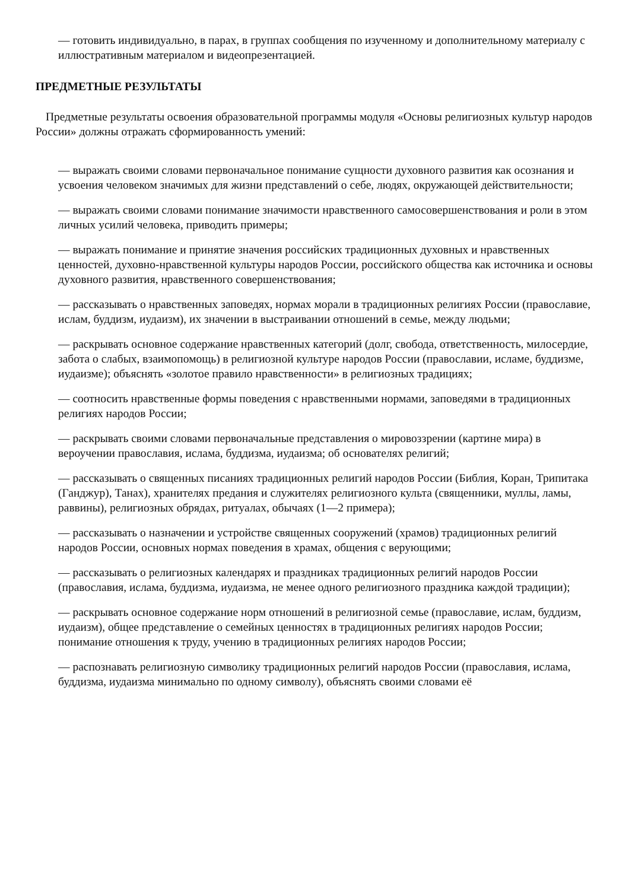— готовить индивидуально, в парах, в группах сообщения по изученному и дополнительному материалу с иллюстративным материалом и видеопрезентацией.
ПРЕДМЕТНЫЕ РЕЗУЛЬТАТЫ
Предметные результаты освоения образовательной программы модуля «Основы религиозных культур народов России» должны отражать сформированность умений:
— выражать своими словами первоначальное понимание сущности духовного развития как осознания и усвоения человеком значимых для жизни представлений о себе, людях, окружающей действительности;
— выражать своими словами понимание значимости нравственного самосовершенствования и роли в этом личных усилий человека, приводить примеры;
— выражать понимание и принятие значения российских традиционных духовных и нравственных ценностей, духовно-нравственной культуры народов России, российского общества как источника и основы духовного развития, нравственного совершенствования;
— рассказывать о нравственных заповедях, нормах морали в традиционных религиях России (православие, ислам, буддизм, иудаизм), их значении в выстраивании отношений в семье, между людьми;
— раскрывать основное содержание нравственных категорий (долг, свобода, ответственность, милосердие, забота о слабых, взаимопомощь) в религиозной культуре народов России (православии, исламе, буддизме, иудаизме); объяснять «золотое правило нравственности» в религиозных традициях;
— соотносить нравственные формы поведения с нравственными нормами, заповедями в традиционных религиях народов России;
— раскрывать своими словами первоначальные представления о мировоззрении (картине мира) в вероучении православия, ислама, буддизма, иудаизма; об основателях религий;
— рассказывать о священных писаниях традиционных религий народов России (Библия, Коран, Трипитака (Ганджур), Танах), хранителях предания и служителях религиозного культа (священники, муллы, ламы, раввины), религиозных обрядах, ритуалах, обычаях (1—2 примера);
— рассказывать о назначении и устройстве священных сооружений (храмов) традиционных религий народов России, основных нормах поведения в храмах, общения с верующими;
— рассказывать о религиозных календарях и праздниках традиционных религий народов России (православия, ислама, буддизма, иудаизма, не менее одного религиозного праздника каждой традиции);
— раскрывать основное содержание норм отношений в религиозной семье (православие, ислам, буддизм, иудаизм), общее представление о семейных ценностях в традиционных религиях народов России; понимание отношения к труду, учению в традиционных религиях народов России;
— распознавать религиозную символику традиционных религий народов России (православия, ислама, буддизма, иудаизма минимально по одному символу), объяснять своими словами её